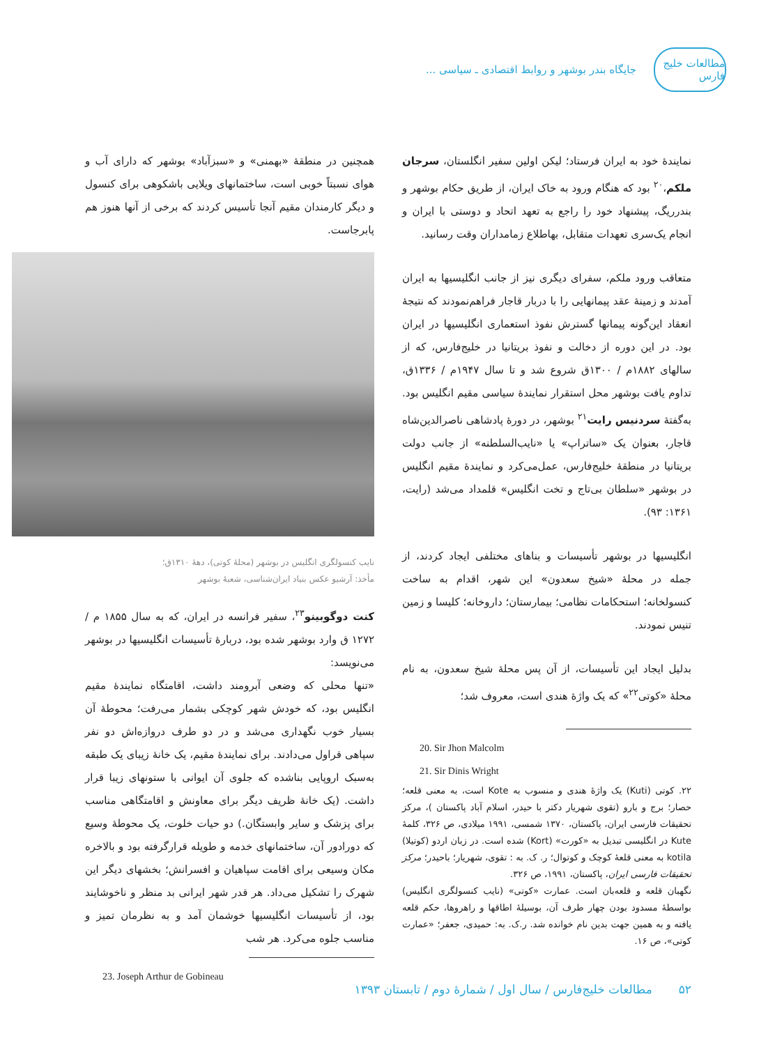مطالعات خلیج فارس
جایگاه بندر بوشهر و روابط اقتصادی ـ سیاسی ...
نمایندهٔ خود به ایران فرستاد؛ لیکن اولین سفیر انگلستان، سرجان ملکم،<sup>۲۰</sup> بود که هنگام ورود به خاک ایران، از طریق حکام بوشهر و بندرریگ، پیشنهاد خود را راجع به تعهد اتحاد و دوستی با ایران و انجام یک‌سری تعهدات متقابل، بهاطلاع زمامداران وقت رسانید.
متعاقب ورود ملکم، سفرای دیگری نیز از جانب انگلیسیها به ایران آمدند و زمینهٔ عقد پیمانهایی را با دربار قاجار فراهم‌نمودند که نتیجهٔ انعقاد این‌گونه پیمانها گسترش نفوذ استعماری انگلیسیها در ایران بود. در این دوره از دخالت و نفوذ بریتانیا در خلیج‌فارس، که از سالهای ۱۸۸۲م / ۱۳۰۰ق شروع شد و تا سال ۱۹۴۷م / ۱۳۳۶ق، تداوم یافت بوشهر محل استقرار نمایندهٔ سیاسی مقیم انگلیس بود. به‌گفتهٔ سردنیس رایت<sup>۲۱</sup> بوشهر، در دورهٔ پادشاهی ناصرالدین‌شاه قاجار، بعنوان یک «ساتراپ» یا «نایب‌السلطنه» از جانب دولت بریتانیا در منطقهٔ خلیج‌فارس، عمل‌می‌کرد و نمایندهٔ مقیم انگلیس در بوشهر «سلطان بی‌تاج و تخت انگلیس» قلمداد می‌شد (رایت، ۱۳۶۱: ۹۳).
انگلیسیها در بوشهر تأسیسات و بناهای مختلفی ایجاد کردند، از جمله در محلهٔ «شیخ سعدون» این شهر، اقدام به ساخت کنسولخانه؛ استحکامات نظامی؛ بیمارستان؛ داروخانه؛ کلیسا و زمین تنیس نمودند.
بدلیل ایجاد این تأسیسات، از آن پس محلهٔ شیخ سعدون، به نام محلهٔ «کوتی<sup>۲۲</sup>» که یک واژهٔ هندی است، معروف شد؛
20. Sir Jhon Malcolm
21. Sir Dinis Wright
۲۲. کوتی (Kuti) یک واژهٔ هندی و منسوب به Kote است، به معنی قلعه؛ حصار؛ برج و بارو (تقوی شهریار دکتر با حیدر، اسلام آباد پاکستان )، مرکز تحقیقات فارسی ایران، پاکستان، ۱۳۷۰ شمسی، ۱۹۹۱ میلادی، ص ۳۲۶، کلمهٔ Kute در انگلیسی تبدیل به «کورت» (Kort) شده است. در زبان اردو (کوتیلا) kotila به معنی قلعهٔ کوچک و کوتوال؛ ر. ک. به : تقوی، شهریار؛ باحیدر؛ مرکز تحقیقات فارسی ایران، پاکستان، ۱۹۹۱، ص ۳۲۶.
نگهبان قلعه و قلعه‌بان است. عمارت «کوتی» (نایب کنسولگری انگلیس) بواسطهٔ مسدود بودن چهار طرف آن، بوسیلهٔ اطاقها و راهروها، حکم قلعه یافته و به همین جهت بدین نام خوانده شد. ر.ک. به: حمیدی، جعفر؛ «عمارت کوتی»، ص ۱۶.
همچنین در منطقهٔ «بهمنی» و «سبزآباد» بوشهر که دارای آب و هوای نسبتاً خوبی است، ساختمانهای ویلایی باشکوهی برای کنسول و دیگر کارمندان مقیم آنجا تأسیس کردند که برخی از آنها هنوز هم پابرجاست.
نایب کنسولگری انگلیس در بوشهر (محلهٔ کوتی)، دههٔ ۱۳۱۰ق؛
مأخذ: آرشیو عکس بنیاد ایران‌شناسی، شعبهٔ بوشهر
کنت دوگوبینو<sup>۲۳</sup>، سفیر فرانسه در ایران، که به سال ۱۸۵۵ م / ۱۲۷۲ ق وارد بوشهر شده بود، دربارهٔ تأسیسات انگلیسیها در بوشهر می‌نویسد:
«تنها محلی که وضعی آبرومند داشت، اقامتگاه نمایندهٔ مقیم انگلیس بود، که خودش شهر کوچکی بشمار می‌رفت؛ محوطهٔ آن بسیار خوب نگهداری می‌شد و در دو طرف دروازه‌اش دو نفر سپاهی قراول می‌دادند. برای نمایندهٔ مقیم، یک خانهٔ زیبای یک طبقه به‌سبک اروپایی بناشده که جلوی آن ایوانی با ستونهای زیبا قرار داشت. (یک خانهٔ ظریف دیگر برای معاونش و اقامتگاهی مناسب برای پزشک و سایر وابستگان.) دو حیات خلوت، یک محوطهٔ وسیع که دورادور آن، ساختمانهای خدمه و طویله قرارگرفته بود و بالاخره مکان وسیعی برای اقامت سپاهیان و افسرانش؛ بخشهای دیگر این شهرک را تشکیل می‌داد. هر قدر شهر ایرانی بد منظر و ناخوشایند بود، از تأسیسات انگلیسیها خوشمان آمد و به نظرمان تمیز و مناسب جلوه می‌کرد. هر شب
23. Joseph Arthur de Gobineau
۵۲ مطالعات خلیج‌فارس / سال اول / شمارهٔ دوم / تابستان ۱۳۹۳